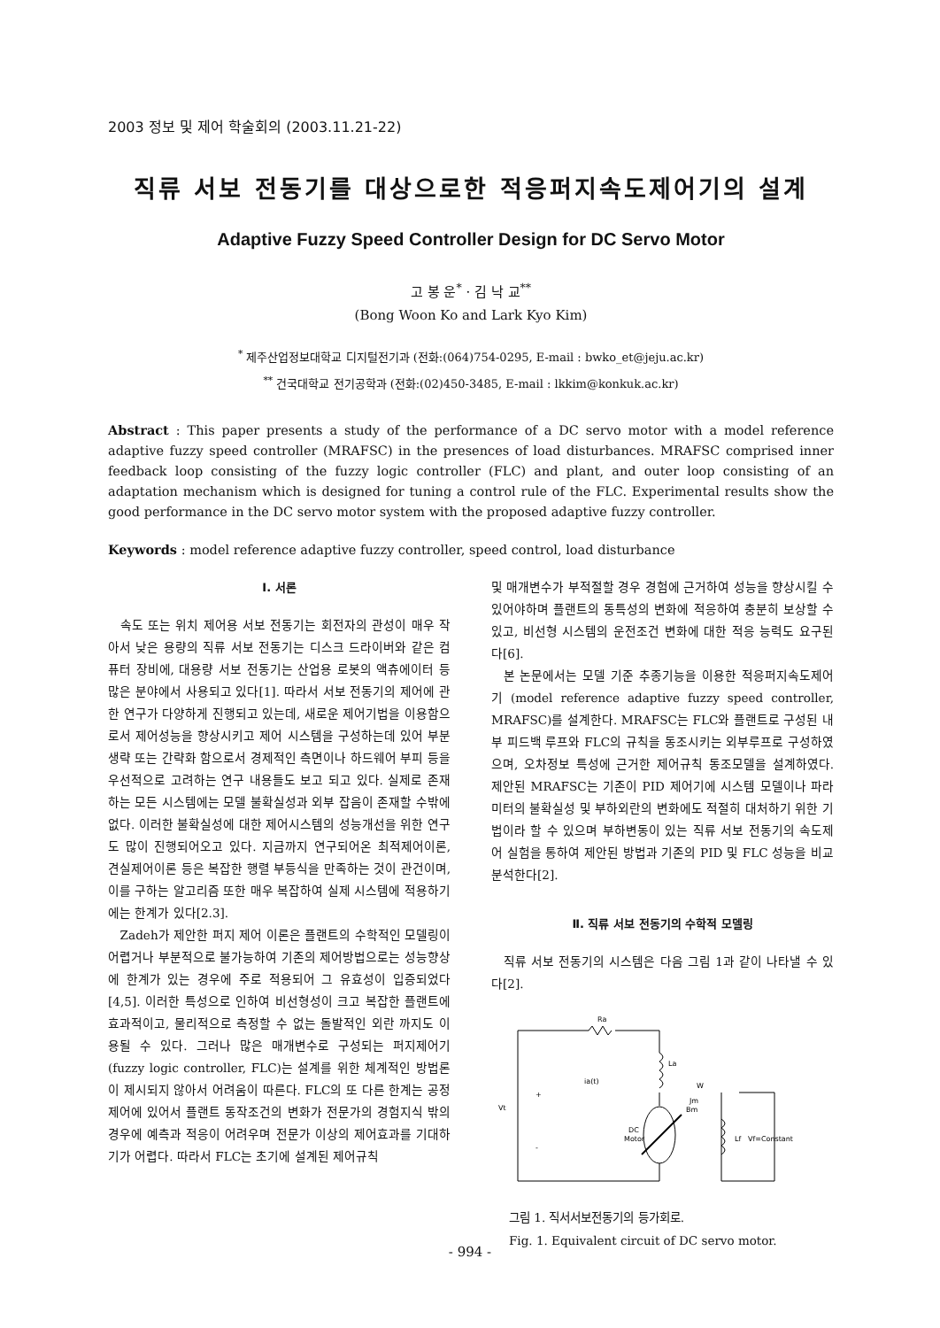2003 정보 및 제어 학술회의 (2003.11.21-22)
직류 서보 전동기를 대상으로한 적응퍼지속도제어기의 설계
Adaptive Fuzzy Speed Controller Design for DC Servo Motor
고 봉 운<sup>*</sup> · 김 낙 교<sup>**</sup>
(Bong Woon Ko and Lark Kyo Kim)
<sup>*</sup> 제주산업정보대학교 디지털전기과 (전화:(064)754-0295, E-mail : bwko_et@jeju.ac.kr)
<sup>**</sup> 건국대학교 전기공학과 (전화:(02)450-3485, E-mail : lkkim@konkuk.ac.kr)
Abstract : This paper presents a study of the performance of a DC servo motor with a model reference adaptive fuzzy speed controller (MRAFSC) in the presences of load disturbances. MRAFSC comprised inner feedback loop consisting of the fuzzy logic controller (FLC) and plant, and outer loop consisting of an adaptation mechanism which is designed for tuning a control rule of the FLC. Experimental results show the good performance in the DC servo motor system with the proposed adaptive fuzzy controller.
Keywords : model reference adaptive fuzzy controller, speed control, load disturbance
Ⅰ. 서론
속도 또는 위치 제어용 서보 전동기는 회전자의 관성이 매우 작아서 낮은 용량의 직류 서보 전동기는 디스크 드라이버와 같은 컴퓨터 장비에, 대용량 서보 전동기는 산업용 로봇의 액츄에이터 등 많은 분야에서 사용되고 있다[1]. 따라서 서보 전동기의 제어에 관한 연구가 다양하게 진행되고 있는데, 새로운 제어기법을 이용함으로서 제어성능을 향상시키고 제어 시스템을 구성하는데 있어 부분생략 또는 간략화 함으로서 경제적인 측면이나 하드웨어 부피 등을 우선적으로 고려하는 연구 내용들도 보고 되고 있다. 실제로 존재하는 모든 시스템에는 모델 불확실성과 외부 잡음이 존재할 수밖에 없다. 이러한 불확실성에 대한 제어시스템의 성능개선을 위한 연구도 많이 진행되어오고 있다. 지금까지 연구되어온 최적제어이론, 견실제어이론 등은 복잡한 행렬 부등식을 만족하는 것이 관건이며, 이를 구하는 알고리즘 또한 매우 복잡하여 실제 시스템에 적용하기에는 한계가 있다[2.3].
Zadeh가 제안한 퍼지 제어 이론은 플랜트의 수학적인 모델링이 어렵거나 부분적으로 불가능하여 기존의 제어방법으로는 성능향상에 한계가 있는 경우에 주로 적용되어 그 유효성이 입증되었다[4,5]. 이러한 특성으로 인하여 비선형성이 크고 복잡한 플랜트에 효과적이고, 물리적으로 측정할 수 없는 돌발적인 외란 까지도 이용될 수 있다. 그러나 많은 매개변수로 구성되는 퍼지제어기 (fuzzy logic controller, FLC)는 설계를 위한 체계적인 방법론이 제시되지 않아서 어려움이 따른다. FLC의 또 다른 한계는 공정제어에 있어서 플랜트 동작조건의 변화가 전문가의 경험지식 밖의 경우에 예측과 적응이 어려우며 전문가 이상의 제어효과를 기대하기가 어렵다. 따라서 FLC는 초기에 설계된 제어규칙
및 매개변수가 부적절할 경우 경험에 근거하여 성능을 향상시킬 수 있어야하며 플랜트의 동특성의 변화에 적응하여 충분히 보상할 수 있고, 비선형 시스템의 운전조건 변화에 대한 적응 능력도 요구된다[6].
본 논문에서는 모델 기준 추종기능을 이용한 적응퍼지속도제어기 (model reference adaptive fuzzy speed controller, MRAFSC)를 설계한다. MRAFSC는 FLC와 플랜트로 구성된 내부 피드백 루프와 FLC의 규칙을 동조시키는 외부루프로 구성하였으며, 오차정보 특성에 근거한 제어규칙 동조모델을 설계하였다. 제안된 MRAFSC는 기존이 PID 제어기에 시스템 모델이나 파라미터의 불확실성 및 부하외란의 변화에도 적절히 대처하기 위한 기법이라 할 수 있으며 부하변동이 있는 직류 서보 전동기의 속도제어 실험을 통하여 제안된 방법과 기존의 PID 및 FLC 성능을 비교 분석한다[2].
Ⅱ. 직류 서보 전동기의 수학적 모델링
직류 서보 전동기의 시스템은 다음 그림 1과 같이 나타낼 수 있다[2].
Ra
La
W
ia(t)
Vt
DC
Motor
Lf
Vf=Constant
Bm
Jm
+
-
그림 1. 직서서보전동기의 등가회로.
Fig. 1. Equivalent circuit of DC servo motor.
- 994 -